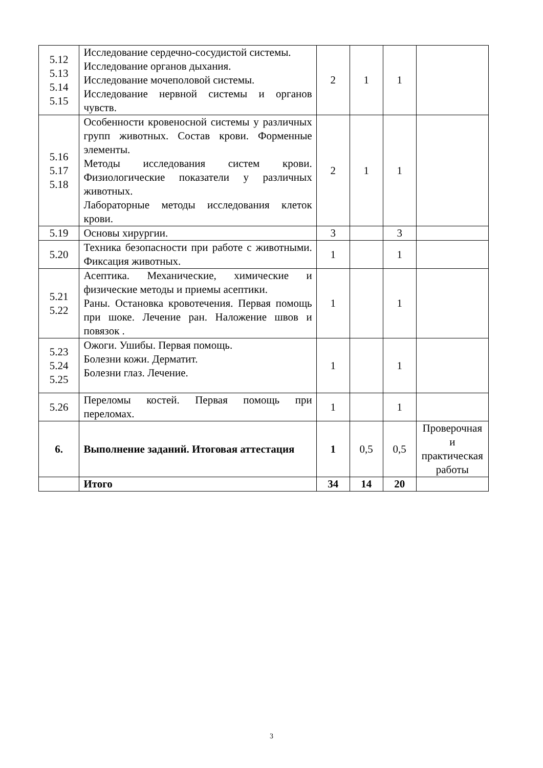| 5.12 5.13 5.14 5.15 | Исследование сердечно-сосудистой системы. Исследование органов дыхания. Исследование мочеполовой системы. Исследование нервной системы и органов чувств. | 2 | 1 | 1 | |
| 5.16 5.17 5.18 | Особенности кровеносной системы у различных групп животных. Состав крови. Форменные элементы. Методы исследования систем крови. Физиологические показатели у различных животных. Лабораторные методы исследования клеток крови. | 2 | 1 | 1 | |
| 5.19 | Основы хирургии. | 3 | | 3 | |
| 5.20 | Техника безопасности при работе с животными. Фиксация животных. | 1 | | 1 | |
| 5.21 5.22 | Асептика. Механические, химические и физические методы и приемы асептики. Раны. Остановка кровотечения. Первая помощь при шоке. Лечение ран. Наложение швов и повязок . | 1 | | 1 | |
| 5.23 5.24 5.25 | Ожоги. Ушибы. Первая помощь. Болезни кожи. Дерматит. Болезни глаз. Лечение. | 1 | | 1 | |
| 5.26 | Переломы костей. Первая помощь при переломах. | 1 | | 1 | |
| 6. | Выполнение заданий. Итоговая аттестация | 1 | 0,5 | 0,5 | Проверочная и практическая работы |
| | Итого | 34 | 14 | 20 | |
3